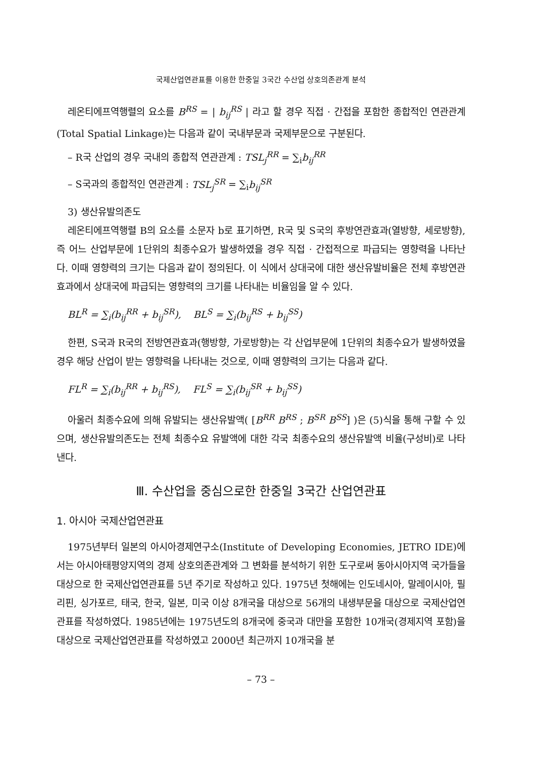국제산업연관표를 이용한 한중일 3국간 수산업 상호의존관계 분석
레온티에프역행렬의 요소를 B<sup>RS</sup> = | b<sub>ij</sub><sup>RS</sup> | 라고 할 경우 직접 · 간접을 포함한 종합적인 연관관계(Total Spatial Linkage)는 다음과 같이 국내부문과 국제부문으로 구분된다.
– R국 산업의 경우 국내의 종합적 연관관계 : TSL<sub>j</sub><sup>RR</sup> = ∑<sub>i</sub>b<sub>ij</sub><sup>RR</sup>
– S국과의 종합적인 연관관계 : TSL<sub>j</sub><sup>SR</sup> = ∑<sub>i</sub>b<sub>ij</sub><sup>SR</sup>
3) 생산유발의존도
레온티에프역행렬 B의 요소를 소문자 b로 표기하면, R국 및 S국의 후방연관효과(열방향, 세로방향), 즉 어느 산업부문에 1단위의 최종수요가 발생하였을 경우 직접 · 간접적으로 파급되는 영향력을 나타난다. 이때 영향력의 크기는 다음과 같이 정의된다. 이 식에서 상대국에 대한 생산유발비율은 전체 후방연관효과에서 상대국에 파급되는 영향력의 크기를 나타내는 비율임을 알 수 있다.
BL<sup>R</sup> = ∑<sub>i</sub>(b<sub>ij</sub><sup>RR</sup> + b<sub>ij</sub><sup>SR</sup>), BL<sup>S</sup> = ∑<sub>i</sub>(b<sub>ij</sub><sup>RS</sup> + b<sub>ij</sub><sup>SS</sup>)
한편, S국과 R국의 전방연관효과(행방향, 가로방향)는 각 산업부문에 1단위의 최종수요가 발생하였을 경우 해당 산업이 받는 영향력을 나타내는 것으로, 이때 영향력의 크기는 다음과 같다.
FL<sup>R</sup> = ∑<sub>i</sub>(b<sub>ij</sub><sup>RR</sup> + b<sub>ij</sub><sup>RS</sup>), FL<sup>S</sup> = ∑<sub>i</sub>(b<sub>ij</sub><sup>SR</sup> + b<sub>ij</sub><sup>SS</sup>)
아울러 최종수요에 의해 유발되는 생산유발액( [B<sup>RR</sup> B<sup>RS</sup> ; B<sup>SR</sup> B<sup>SS</sup>] )은 (5)식을 통해 구할 수 있으며, 생산유발의존도는 전체 최종수요 유발액에 대한 각국 최종수요의 생산유발액 비율(구성비)로 나타낸다.
Ⅲ. 수산업을 중심으로한 한중일 3국간 산업연관표
1. 아시아 국제산업연관표
1975년부터 일본의 아시아경제연구소(Institute of Developing Economies, JETRO IDE)에서는 아시아태평양지역의 경제 상호의존관계와 그 변화를 분석하기 위한 도구로써 동아시아지역 국가들을 대상으로 한 국제산업연관표를 5년 주기로 작성하고 있다. 1975년 첫해에는 인도네시아, 말레이시아, 필리핀, 싱가포르, 태국, 한국, 일본, 미국 이상 8개국을 대상으로 56개의 내생부문을 대상으로 국제산업연관표를 작성하였다. 1985년에는 1975년도의 8개국에 중국과 대만을 포함한 10개국(경제지역 포함)을 대상으로 국제산업연관표를 작성하였고 2000년 최근까지 10개국을 분
– 73 –